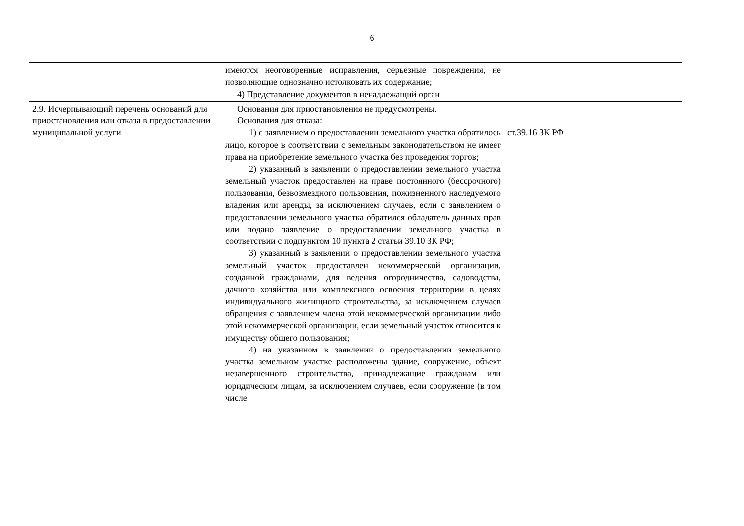6
| | имеются неоговоренные исправления, серьезные повреждения, не позволяющие однозначно истолковать их содержание; 4) Представление документов в ненадлежащий орган | |
| 2.9. Исчерпывающий перечень оснований для приостановления или отказа в предоставлении муниципальной услуги | Основания для приостановления не предусмотрены. Основания для отказа: 1) с заявлением о предоставлении земельного участка обратилось лицо, которое в соответствии с земельным законодательством не имеет права на приобретение земельного участка без проведения торгов; 2) указанный в заявлении о предоставлении земельного участка земельный участок предоставлен на праве постоянного (бессрочного) пользования, безвозмездного пользования, пожизненного наследуемого владения или аренды, за исключением случаев, если с заявлением о предоставлении земельного участка обратился обладатель данных прав или подано заявление о предоставлении земельного участка в соответствии с подпунктом 10 пункта 2 статьи 39.10 ЗК РФ; 3) указанный в заявлении о предоставлении земельного участка земельный участок предоставлен некоммерческой организации, созданной гражданами, для ведения огородничества, садоводства, дачного хозяйства или комплексного освоения территории в целях индивидуального жилищного строительства, за исключением случаев обращения с заявлением члена этой некоммерческой организации либо этой некоммерческой организации, если земельный участок относится к имуществу общего пользования; 4) на указанном в заявлении о предоставлении земельного участка земельном участке расположены здание, сооружение, объект незавершенного строительства, принадлежащие гражданам или юридическим лицам, за исключением случаев, если сооружение (в том числе | ст.39.16 ЗК РФ |